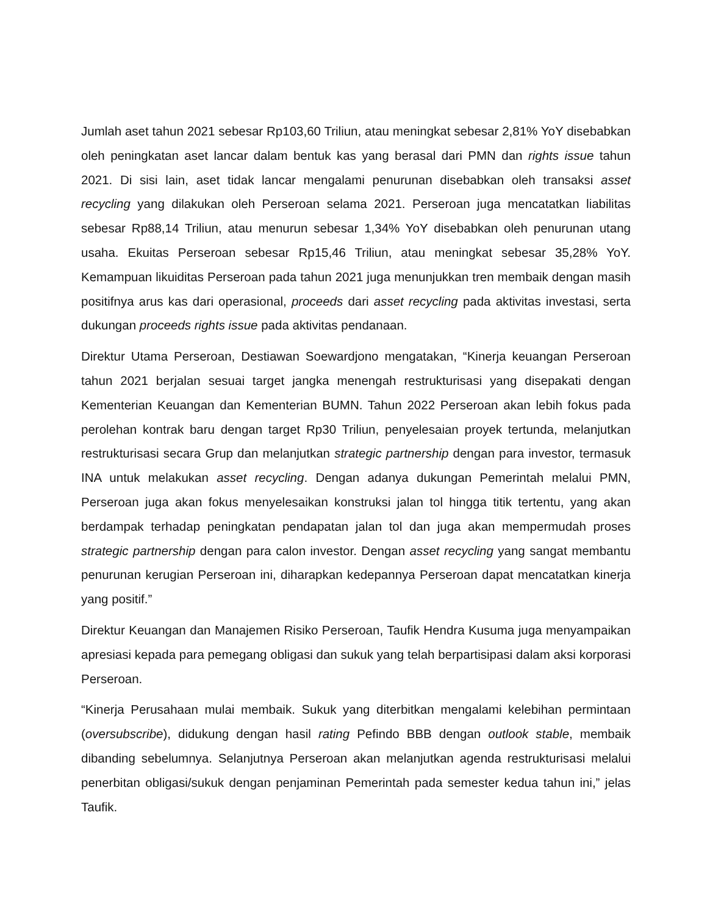Jumlah aset tahun 2021 sebesar Rp103,60 Triliun, atau meningkat sebesar 2,81% YoY disebabkan oleh peningkatan aset lancar dalam bentuk kas yang berasal dari PMN dan rights issue tahun 2021. Di sisi lain, aset tidak lancar mengalami penurunan disebabkan oleh transaksi asset recycling yang dilakukan oleh Perseroan selama 2021. Perseroan juga mencatatkan liabilitas sebesar Rp88,14 Triliun, atau menurun sebesar 1,34% YoY disebabkan oleh penurunan utang usaha. Ekuitas Perseroan sebesar Rp15,46 Triliun, atau meningkat sebesar 35,28% YoY. Kemampuan likuiditas Perseroan pada tahun 2021 juga menunjukkan tren membaik dengan masih positifnya arus kas dari operasional, proceeds dari asset recycling pada aktivitas investasi, serta dukungan proceeds rights issue pada aktivitas pendanaan.
Direktur Utama Perseroan, Destiawan Soewardjono mengatakan, “Kinerja keuangan Perseroan tahun 2021 berjalan sesuai target jangka menengah restrukturisasi yang disepakati dengan Kementerian Keuangan dan Kementerian BUMN. Tahun 2022 Perseroan akan lebih fokus pada perolehan kontrak baru dengan target Rp30 Triliun, penyelesaian proyek tertunda, melanjutkan restrukturisasi secara Grup dan melanjutkan strategic partnership dengan para investor, termasuk INA untuk melakukan asset recycling. Dengan adanya dukungan Pemerintah melalui PMN, Perseroan juga akan fokus menyelesaikan konstruksi jalan tol hingga titik tertentu, yang akan berdampak terhadap peningkatan pendapatan jalan tol dan juga akan mempermudah proses strategic partnership dengan para calon investor. Dengan asset recycling yang sangat membantu penurunan kerugian Perseroan ini, diharapkan kedepannya Perseroan dapat mencatatkan kinerja yang positif.”
Direktur Keuangan dan Manajemen Risiko Perseroan, Taufik Hendra Kusuma juga menyampaikan apresiasi kepada para pemegang obligasi dan sukuk yang telah berpartisipasi dalam aksi korporasi Perseroan.
“Kinerja Perusahaan mulai membaik. Sukuk yang diterbitkan mengalami kelebihan permintaan (oversubscribe), didukung dengan hasil rating Pefindo BBB dengan outlook stable, membaik dibanding sebelumnya. Selanjutnya Perseroan akan melanjutkan agenda restrukturisasi melalui penerbitan obligasi/sukuk dengan penjaminan Pemerintah pada semester kedua tahun ini,” jelas Taufik.